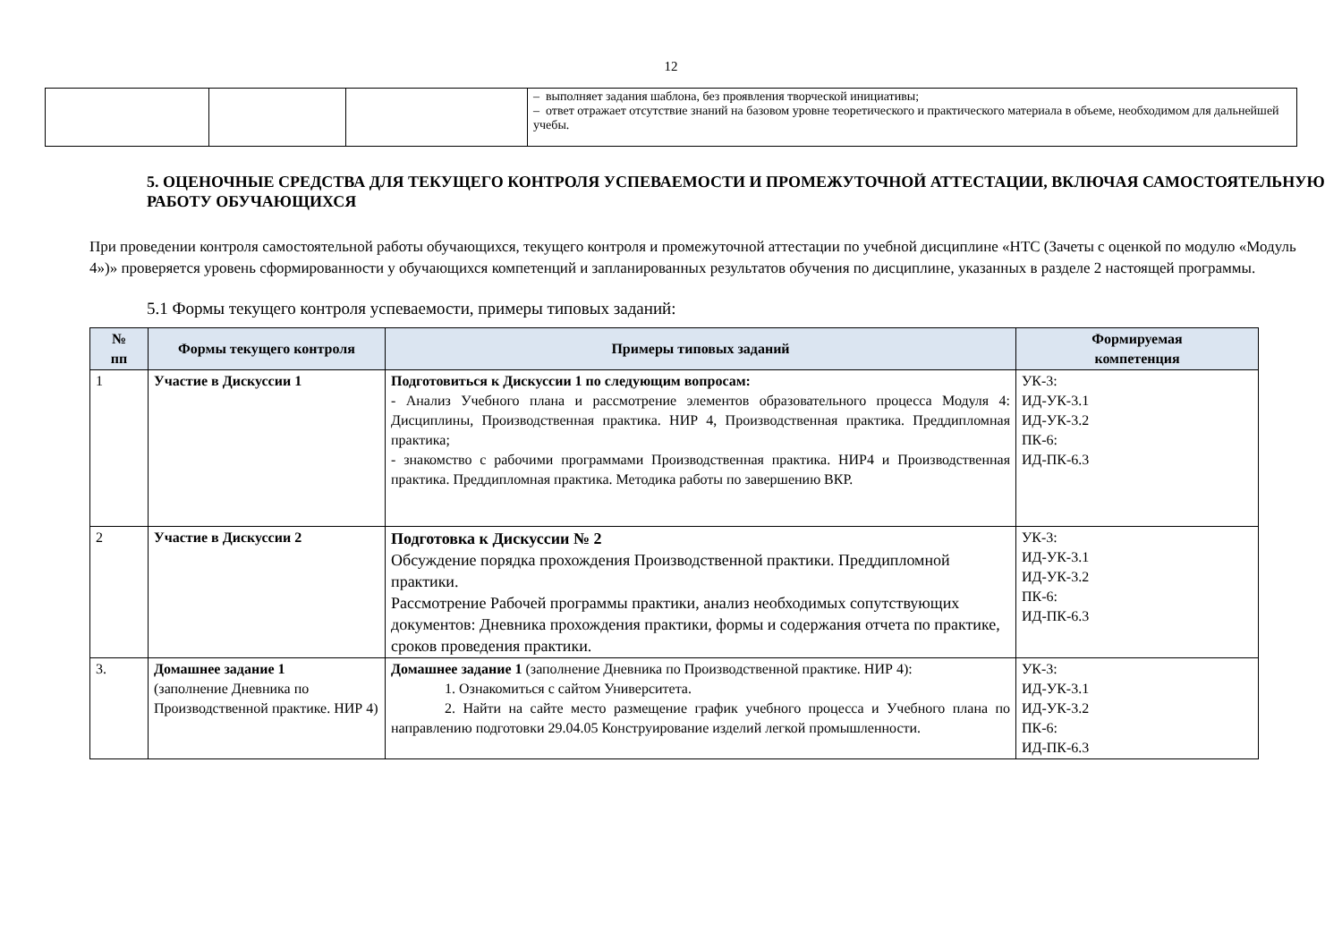12
| | | | – выполняет задания шаблона, без проявления творческой инициативы; – ответ отражает отсутствие знаний на базовом уровне теоретического и практического материала в объеме, необходимом для дальнейшей учебы. |
5. ОЦЕНОЧНЫЕ СРЕДСТВА ДЛЯ ТЕКУЩЕГО КОНТРОЛЯ УСПЕВАЕМОСТИ И ПРОМЕЖУТОЧНОЙ АТТЕСТАЦИИ, ВКЛЮЧАЯ САМОСТОЯТЕЛЬНУЮ РАБОТУ ОБУЧАЮЩИХСЯ
При проведении контроля самостоятельной работы обучающихся, текущего контроля и промежуточной аттестации по учебной дисциплине «НТС (Зачеты с оценкой по модулю «Модуль 4»)» проверяется уровень сформированности у обучающихся компетенций и запланированных результатов обучения по дисциплине, указанных в разделе 2 настоящей программы.
5.1 Формы текущего контроля успеваемости, примеры типовых заданий:
| № пп | Формы текущего контроля | Примеры типовых заданий | Формируемая компетенция |
| --- | --- | --- | --- |
| 1 | Участие в Дискуссии 1 | Подготовиться к Дискуссии 1 по следующим вопросам: - Анализ Учебного плана и рассмотрение элементов образовательного процесса Модуля 4: Дисциплины, Производственная практика. НИР 4, Производственная практика. Преддипломная практика; - знакомство с рабочими программами Производственная практика. НИР4 и Производственная практика. Преддипломная практика. Методика работы по завершению ВКР. | УК-3: ИД-УК-3.1 ИД-УК-3.2 ПК-6: ИД-ПК-6.3 |
| 2 | Участие в Дискуссии 2 | Подготовка к Дискуссии № 2 Обсуждение порядка прохождения Производственной практики. Преддипломной практики. Рассмотрение Рабочей программы практики, анализ необходимых сопутствующих документов: Дневника прохождения практики, формы и содержания отчета по практике, сроков проведения практики. | УК-3: ИД-УК-3.1 ИД-УК-3.2 ПК-6: ИД-ПК-6.3 |
| 3. | Домашнее задание 1 (заполнение Дневника по Производственной практике. НИР 4) | Домашнее задание 1 (заполнение Дневника по Производственной практике. НИР 4): 1. Ознакомиться с сайтом Университета. 2. Найти на сайте место размещение график учебного процесса и Учебного плана по направлению подготовки 29.04.05 Конструирование изделий легкой промышленности. | УК-3: ИД-УК-3.1 ИД-УК-3.2 ПК-6: ИД-ПК-6.3 |